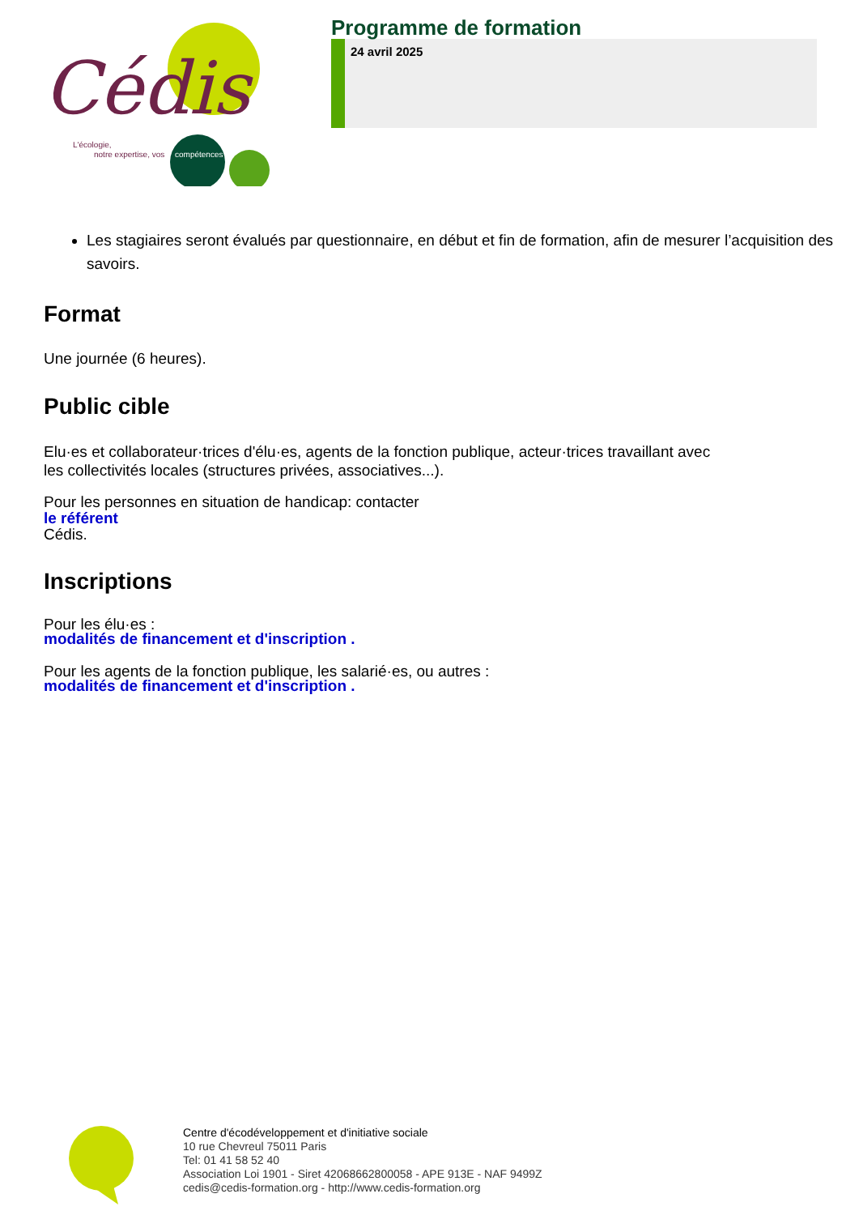Cédis
L'écologie,
notre expertise, vos
compétences
Programme de formation
24 avril 2025
Les stagiaires seront évalués par questionnaire, en début et fin de formation, afin de mesurer l’acquisition des savoirs.
Format
Une journée (6 heures).
Public cible
Elu·es et collaborateur·trices d'élu·es, agents de la fonction publique, acteur·trices travaillant avec les collectivités locales (structures privées, associatives...).
Pour les personnes en situation de handicap: contacter
le référent
Cédis.
Inscriptions
Pour les élu·es :
modalités de financement et d'inscription .
Pour les agents de la fonction publique, les salarié·es, ou autres :
modalités de financement et d'inscription .
Centre d'écodéveloppement et d'initiative sociale
10 rue Chevreul 75011 Paris
Tel: 01 41 58 52 40
Association Loi 1901 - Siret 42068662800058 - APE 913E - NAF 9499Z
cedis@cedis-formation.org - http://www.cedis-formation.org